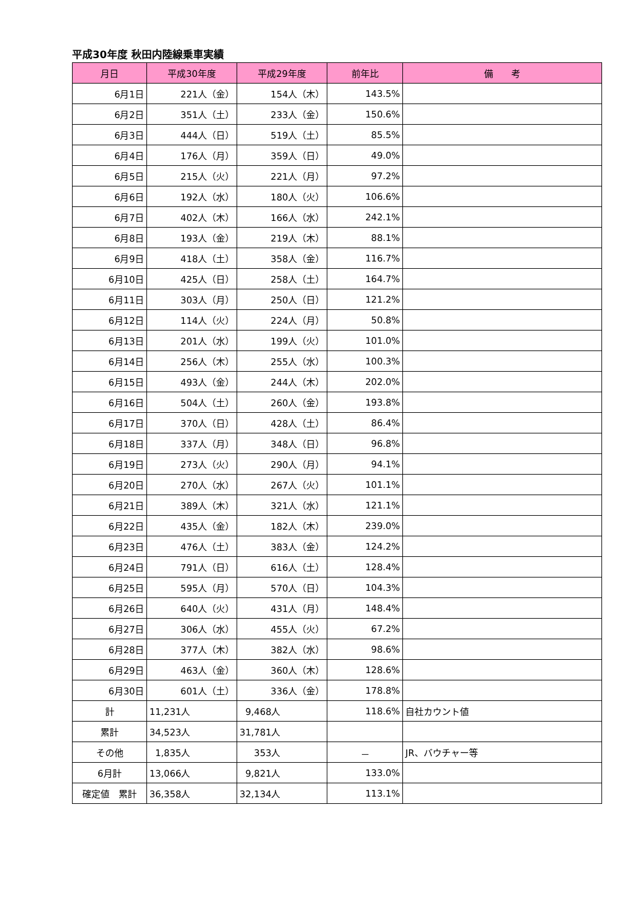平成30年度 秋田内陸線乗車実績
| 月日 | 平成30年度 | 平成29年度 | 前年比 | 備 考 |
| --- | --- | --- | --- | --- |
| 6月1日 | 221人（金） | 154人（木） | 143.5% | |
| 6月2日 | 351人（土） | 233人（金） | 150.6% | |
| 6月3日 | 444人（日） | 519人（土） | 85.5% | |
| 6月4日 | 176人（月） | 359人（日） | 49.0% | |
| 6月5日 | 215人（火） | 221人（月） | 97.2% | |
| 6月6日 | 192人（水） | 180人（火） | 106.6% | |
| 6月7日 | 402人（木） | 166人（水） | 242.1% | |
| 6月8日 | 193人（金） | 219人（木） | 88.1% | |
| 6月9日 | 418人（土） | 358人（金） | 116.7% | |
| 6月10日 | 425人（日） | 258人（土） | 164.7% | |
| 6月11日 | 303人（月） | 250人（日） | 121.2% | |
| 6月12日 | 114人（火） | 224人（月） | 50.8% | |
| 6月13日 | 201人（水） | 199人（火） | 101.0% | |
| 6月14日 | 256人（木） | 255人（水） | 100.3% | |
| 6月15日 | 493人（金） | 244人（木） | 202.0% | |
| 6月16日 | 504人（土） | 260人（金） | 193.8% | |
| 6月17日 | 370人（日） | 428人（土） | 86.4% | |
| 6月18日 | 337人（月） | 348人（日） | 96.8% | |
| 6月19日 | 273人（火） | 290人（月） | 94.1% | |
| 6月20日 | 270人（水） | 267人（火） | 101.1% | |
| 6月21日 | 389人（木） | 321人（水） | 121.1% | |
| 6月22日 | 435人（金） | 182人（木） | 239.0% | |
| 6月23日 | 476人（土） | 383人（金） | 124.2% | |
| 6月24日 | 791人（日） | 616人（土） | 128.4% | |
| 6月25日 | 595人（月） | 570人（日） | 104.3% | |
| 6月26日 | 640人（火） | 431人（月） | 148.4% | |
| 6月27日 | 306人（水） | 455人（火） | 67.2% | |
| 6月28日 | 377人（木） | 382人（水） | 98.6% | |
| 6月29日 | 463人（金） | 360人（木） | 128.6% | |
| 6月30日 | 601人（土） | 336人（金） | 178.8% | |
| 計 | 11,231人 | 9,468人 | 118.6% | 自社カウント値 |
| 累計 | 34,523人 | 31,781人 | | |
| その他 | 1,835人 | 353人 | － | JR、バウチャー等 |
| 6月計 | 13,066人 | 9,821人 | 133.0% | |
| 確定値 累計 | 36,358人 | 32,134人 | 113.1% | |